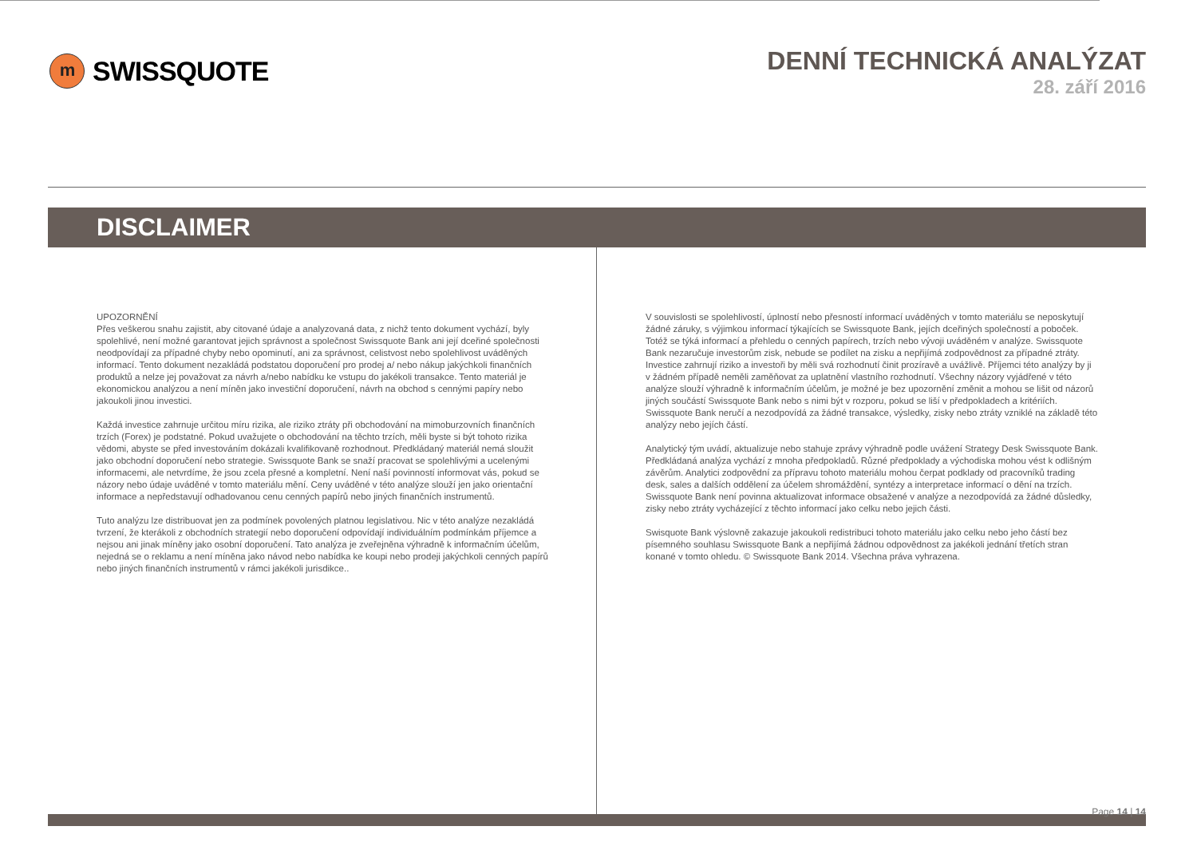m
SWISSQUOTE
DENNÍ TECHNICKÁ ANALÝZAT
28. září 2016
DISCLAIMER
UPOZORNĚNÍ
Přes veškerou snahu zajistit, aby citované údaje a analyzovaná data, z nichž tento dokument vychází, byly spolehlivé, není možné garantovat jejich správnost a společnost Swissquote Bank ani její dceřiné společnosti neodpovídají za případné chyby nebo opominutí, ani za správnost, celistvost nebo spolehlivost uváděných informací. Tento dokument nezakládá podstatou doporučení pro prodej a/ nebo nákup jakýchkoli finančních produktů a nelze jej považovat za návrh a/nebo nabídku ke vstupu do jakékoli transakce. Tento materiál je ekonomickou analýzou a není míněn jako investiční doporučení, návrh na obchod s cennými papíry nebo jakoukoli jinou investici.
Každá investice zahrnuje určitou míru rizika, ale riziko ztráty při obchodování na mimoburzovních finančních trzích (Forex) je podstatné. Pokud uvažujete o obchodování na těchto trzích, měli byste si být tohoto rizika vědomi, abyste se před investováním dokázali kvalifikovaně rozhodnout. Předkládaný materiál nemá sloužit jako obchodní doporučení nebo strategie. Swissquote Bank se snaží pracovat se spolehlivými a ucelenými informacemi, ale netvrdíme, že jsou zcela přesné a kompletní. Není naší povinností informovat vás, pokud se názory nebo údaje uváděné v tomto materiálu mění. Ceny uváděné v této analýze slouží jen jako orientační informace a nepředstavují odhadovanou cenu cenných papírů nebo jiných finančních instrumentů.
Tuto analýzu lze distribuovat jen za podmínek povolených platnou legislativou. Nic v této analýze nezakládá tvrzení, že kterákoli z obchodních strategií nebo doporučení odpovídají individuálním podmínkám příjemce a nejsou ani jinak míněny jako osobní doporučení. Tato analýza je zveřejněna výhradně k informačním účelům, nejedná se o reklamu a není míněna jako návod nebo nabídka ke koupi nebo prodeji jakýchkoli cenných papírů nebo jiných finančních instrumentů v rámci jakékoli jurisdikce..
V souvislosti se spolehlivostí, úplností nebo přesností informací uváděných v tomto materiálu se neposkytují žádné záruky, s výjimkou informací týkajících se Swissquote Bank, jejích dceřiných společností a poboček. Totéž se týká informací a přehledu o cenných papírech, trzích nebo vývoji uváděném v analýze. Swissquote Bank nezaručuje investorům zisk, nebude se podílet na zisku a nepřijímá zodpovědnost za případné ztráty. Investice zahrnují riziko a investoři by měli svá rozhodnutí činit prozíravě a uvážlivě. Příjemci této analýzy by ji v žádném případě neměli zaměňovat za uplatnění vlastního rozhodnutí. Všechny názory vyjádřené v této analýze slouží výhradně k informačním účelům, je možné je bez upozornění změnit a mohou se lišit od názorů jiných součástí Swissquote Bank nebo s nimi být v rozporu, pokud se liší v předpokladech a kritériích. Swissquote Bank neručí a nezodpovídá za žádné transakce, výsledky, zisky nebo ztráty vzniklé na základě této analýzy nebo jejích částí.
Analytický tým uvádí, aktualizuje nebo stahuje zprávy výhradně podle uvážení Strategy Desk Swissquote Bank. Předkládaná analýza vychází z mnoha předpokladů. Různé předpoklady a východiska mohou vést k odlišným závěrům. Analytici zodpovědní za přípravu tohoto materiálu mohou čerpat podklady od pracovníků trading desk, sales a dalších oddělení za účelem shromáždění, syntézy a interpretace informací o dění na trzích. Swissquote Bank není povinna aktualizovat informace obsažené v analýze a nezodpovídá za žádné důsledky, zisky nebo ztráty vycházející z těchto informací jako celku nebo jejich části.
Swisquote Bank výslovně zakazuje jakoukoli redistribuci tohoto materiálu jako celku nebo jeho částí bez písemného souhlasu Swissquote Bank a nepřijímá žádnou odpovědnost za jakékoli jednání třetích stran konané v tomto ohledu. © Swissquote Bank 2014. Všechna práva vyhrazena.
Page 14 | 14